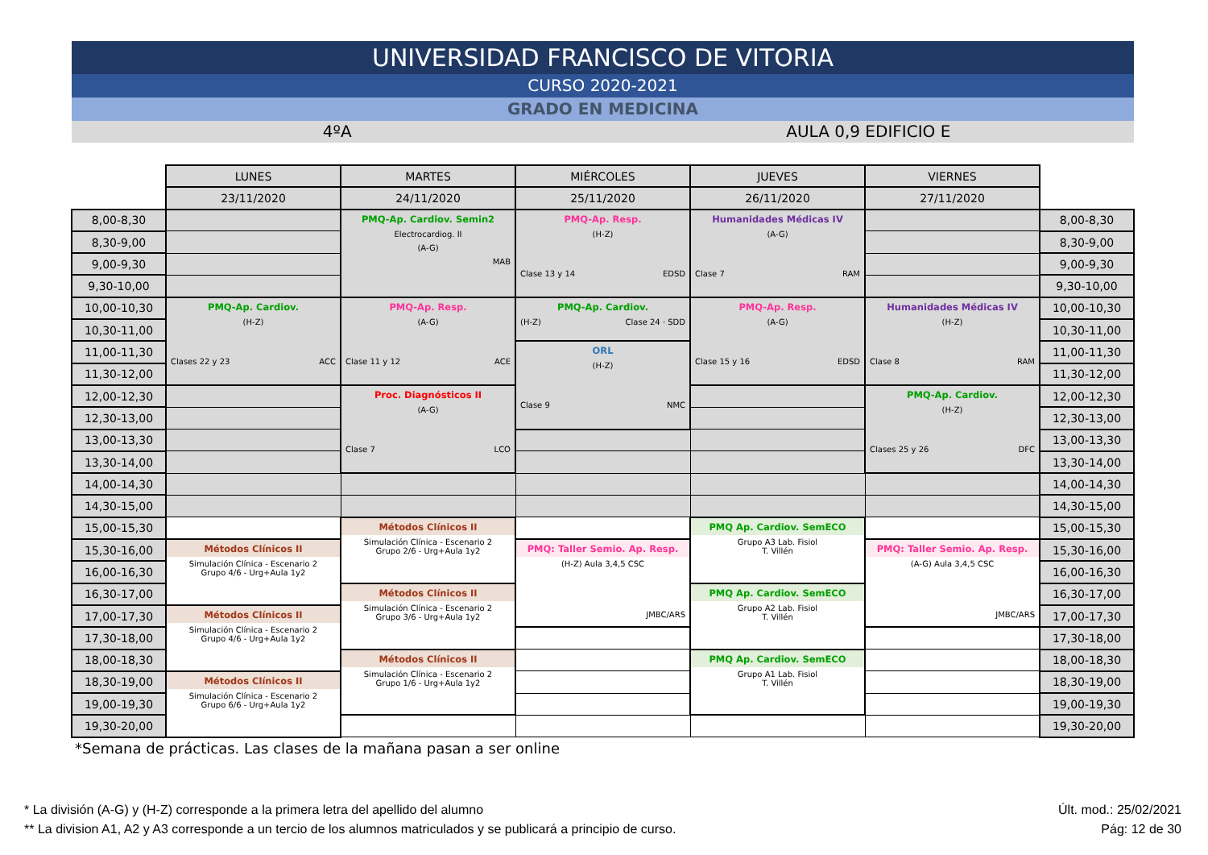UNIVERSIDAD FRANCISCO DE VITORIA
CURSO 2020-2021
GRADO EN MEDICINA
4ºA AULA 0,9 EDIFICIO E
| | LUNES | MARTES | MIÉRCOLES | JUEVES | VIERNES | |
| | 23/11/2020 | 24/11/2020 | 25/11/2020 | 26/11/2020 | 27/11/2020 | |
| 8,00-8,30 | | PMQ-Ap. Cardiov. Semin2 Electrocardiog. II (A-G) MAB | PMQ-Ap. Resp. (H-Z) Clase 13 y 14 EDSD | Humanidades Médicas IV (A-G) Clase 7 RAM | | 8,00-8,30 |
| 8,30-9,00 | | | | | | 8,30-9,00 |
| 9,00-9,30 | | | | | | 9,00-9,30 |
| 9,30-10,00 | | | | | | 9,30-10,00 |
| 10,00-10,30 | PMQ-Ap. Cardiov. (H-Z) Clases 22 y 23 ACC | PMQ-Ap. Resp. (A-G) Clase 11 y 12 ACE | PMQ-Ap. Cardiov. (H-Z) Clase 24 · SDD | PMQ-Ap. Resp. (A-G) Clase 15 y 16 EDSD | Humanidades Médicas IV (H-Z) Clase 8 RAM | 10,00-10,30 |
| 10,30-11,00 | | | | | | 10,30-11,00 |
| 11,00-11,30 | | | ORL (H-Z) Clase 9 NMC | | | 11,00-11,30 |
| 11,30-12,00 | | | | | | 11,30-12,00 |
| 12,00-12,30 | | Proc. Diagnósticos II (A-G) Clase 7 LCO | | | PMQ-Ap. Cardiov. (H-Z) Clases 25 y 26 DFC | 12,00-12,30 |
| 12,30-13,00 | | | | | | 12,30-13,00 |
| 13,00-13,30 | | | | | | 13,00-13,30 |
| 13,30-14,00 | | | | | | 13,30-14,00 |
| 14,00-14,30 | | | | | | 14,00-14,30 |
| 14,30-15,00 | | | | | | 14,30-15,00 |
| 15,00-15,30 | | Métodos Clínicos II Simulación Clínica - Escenario 2 Grupo 2/6 - Urg+Aula 1y2 | | PMQ Ap. Cardiov. SemECO Grupo A3 Lab. Fisiol T. Villén | | 15,00-15,30 |
| 15,30-16,00 | Métodos Clínicos II Simulación Clínica - Escenario 2 Grupo 4/6 - Urg+Aula 1y2 | | PMQ: Taller Semio. Ap. Resp. (H-Z) Aula 3,4,5 CSC JMBC/ARS | | PMQ: Taller Semio. Ap. Resp. (A-G) Aula 3,4,5 CSC JMBC/ARS | 15,30-16,00 |
| 16,00-16,30 | | | | | | 16,00-16,30 |
| 16,30-17,00 | | Métodos Clínicos II Simulación Clínica - Escenario 2 Grupo 3/6 - Urg+Aula 1y2 | | PMQ Ap. Cardiov. SemECO Grupo A2 Lab. Fisiol T. Villén | | 16,30-17,00 |
| 17,00-17,30 | Métodos Clínicos II Simulación Clínica - Escenario 2 Grupo 4/6 - Urg+Aula 1y2 | | | | | 17,00-17,30 |
| 17,30-18,00 | | | | | | 17,30-18,00 |
| 18,00-18,30 | | Métodos Clínicos II Simulación Clínica - Escenario 2 Grupo 1/6 - Urg+Aula 1y2 | | PMQ Ap. Cardiov. SemECO Grupo A1 Lab. Fisiol T. Villén | | 18,00-18,30 |
| 18,30-19,00 | Métodos Clínicos II Simulación Clínica - Escenario 2 Grupo 6/6 - Urg+Aula 1y2 | | | | | 18,30-19,00 |
| 19,00-19,30 | | | | | | 19,00-19,30 |
| 19,30-20,00 | | | | | | 19,30-20,00 |
*Semana de prácticas. Las clases de la mañana pasan a ser online
* La división (A-G) y (H-Z) corresponde a la primera letra del apellido del alumno Últ. mod.: 25/02/2021
** La division A1, A2 y A3 corresponde a un tercio de los alumnos matriculados y se publicará a principio de curso. Pág: 12 de 30